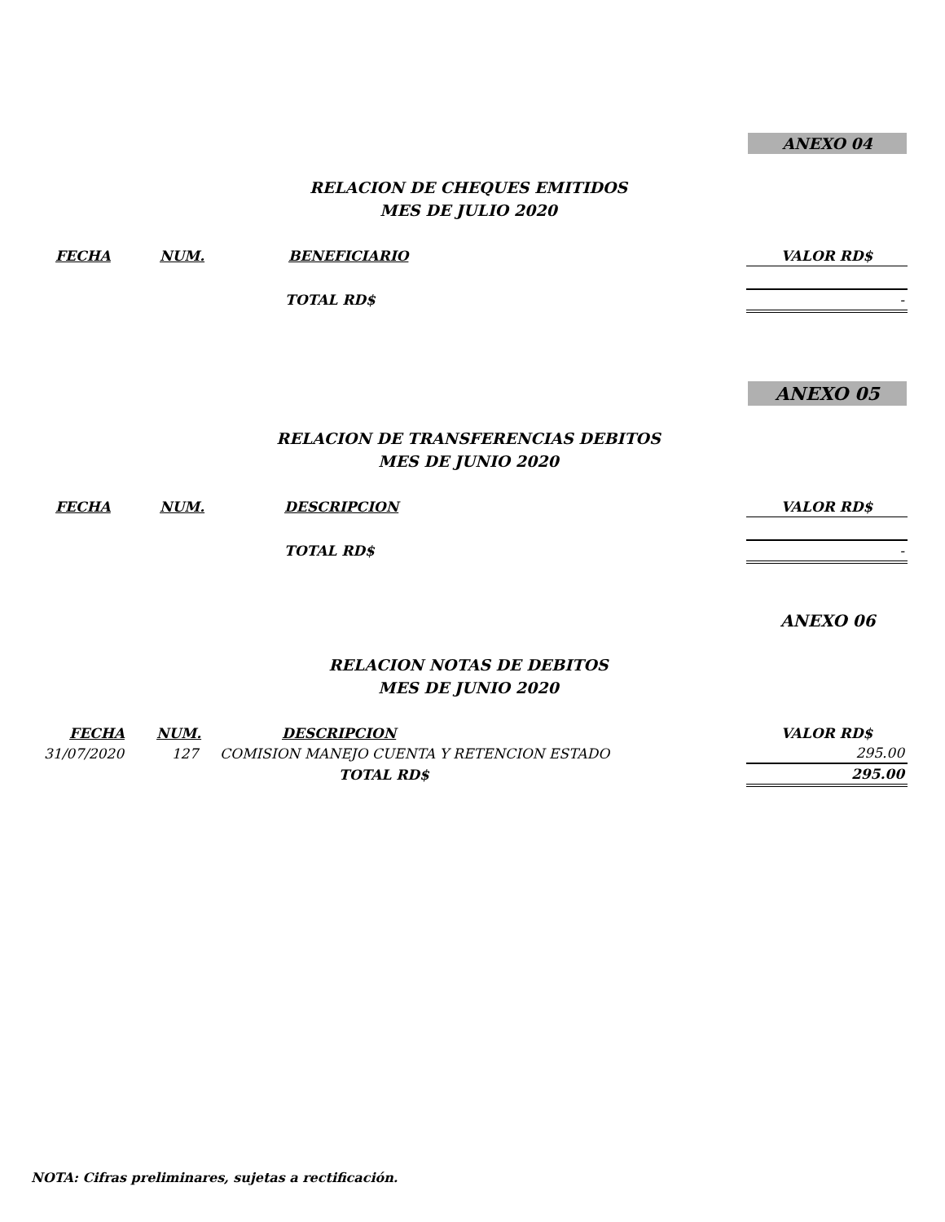ANEXO 04
RELACION DE CHEQUES EMITIDOS
MES DE JULIO 2020
| FECHA | NUM. | BENEFICIARIO | VALOR RD$ |
| --- | --- | --- | --- |
| | | TOTAL RD$ | - |
ANEXO 05
RELACION DE TRANSFERENCIAS DEBITOS
MES DE JUNIO 2020
| FECHA | NUM. | DESCRIPCION | VALOR RD$ |
| --- | --- | --- | --- |
| | | TOTAL RD$ | - |
ANEXO 06
RELACION NOTAS DE DEBITOS
MES DE JUNIO 2020
| FECHA | NUM. | DESCRIPCION | VALOR RD$ |
| --- | --- | --- | --- |
| 31/07/2020 | 127 | COMISION MANEJO CUENTA Y RETENCION ESTADO | 295.00 |
| | | TOTAL RD$ | 295.00 |
NOTA: Cifras preliminares, sujetas a rectificación.